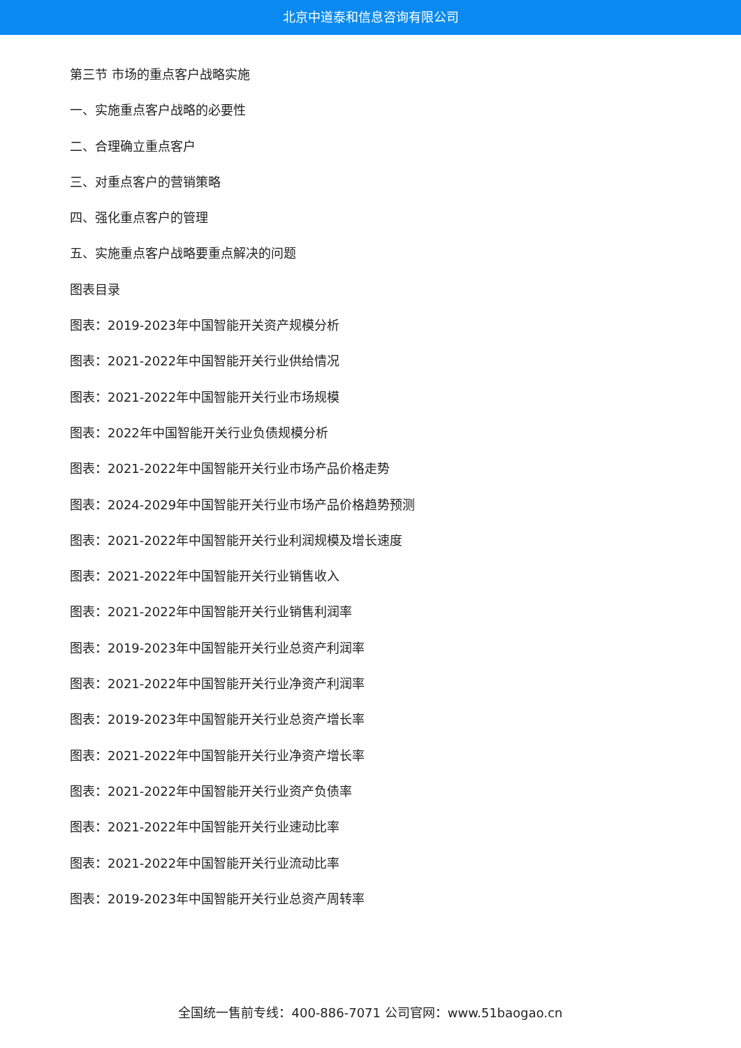北京中道泰和信息咨询有限公司
第三节 市场的重点客户战略实施
一、实施重点客户战略的必要性
二、合理确立重点客户
三、对重点客户的营销策略
四、强化重点客户的管理
五、实施重点客户战略要重点解决的问题
图表目录
图表：2019-2023年中国智能开关资产规模分析
图表：2021-2022年中国智能开关行业供给情况
图表：2021-2022年中国智能开关行业市场规模
图表：2022年中国智能开关行业负债规模分析
图表：2021-2022年中国智能开关行业市场产品价格走势
图表：2024-2029年中国智能开关行业市场产品价格趋势预测
图表：2021-2022年中国智能开关行业利润规模及增长速度
图表：2021-2022年中国智能开关行业销售收入
图表：2021-2022年中国智能开关行业销售利润率
图表：2019-2023年中国智能开关行业总资产利润率
图表：2021-2022年中国智能开关行业净资产利润率
图表：2019-2023年中国智能开关行业总资产增长率
图表：2021-2022年中国智能开关行业净资产增长率
图表：2021-2022年中国智能开关行业资产负债率
图表：2021-2022年中国智能开关行业速动比率
图表：2021-2022年中国智能开关行业流动比率
图表：2019-2023年中国智能开关行业总资产周转率
全国统一售前专线：400-886-7071 公司官网：www.51baogao.cn